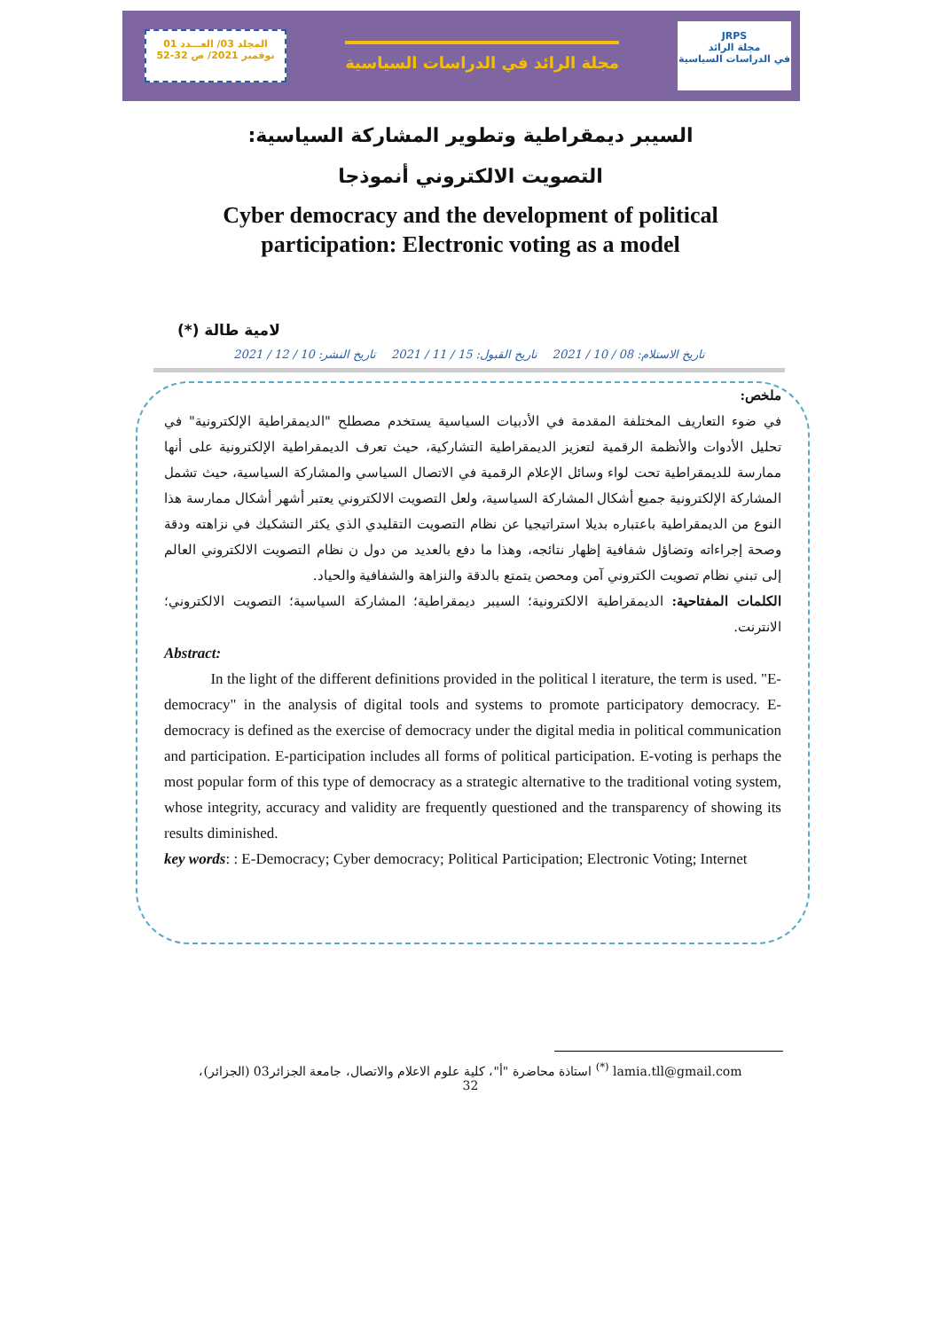المجلد 03/ العـــدد 01
نوفمبر 2021/ ص 32-52
مجلة الرائد في الدراسات السياسية
JRPS
مجلة الرائد
في الدراسات السياسية
السيبر ديمقراطية وتطوير المشاركة السياسية:
التصويت الالكتروني أنموذجا
Cyber democracy and the development of political
participation: Electronic voting as a model
(*) لامية طالة
تاريخ الاستلام: 08 / 10 / 2021 تاريخ القبول: 15 / 11 / 2021 تاريخ النشر: 10 / 12 / 2021
ملخص:
في ضوء التعاريف المختلفة المقدمة في الأدبيات السياسية يستخدم مصطلح "الديمقراطية الإلكترونية" في تحليل الأدوات والأنظمة الرقمية لتعزيز الديمقراطية التشاركية، حيث تعرف الديمقراطية الإلكترونية على أنها ممارسة للديمقراطية تحت لواء وسائل الإعلام الرقمية في الاتصال السياسي والمشاركة السياسية، حيث تشمل المشاركة الإلكترونية جميع أشكال المشاركة السياسية، ولعل التصويت الالكتروني يعتبر أشهر أشكال ممارسة هذا النوع من الديمقراطية باعتباره بديلا استراتيجيا عن نظام التصويت التقليدي الذي يكثر التشكيك في نزاهته ودقة وصحة إجراءاته وتضاؤل شفافية إظهار نتائجه، وهذا ما دفع بالعديد من دول ن نظام التصويت الالكتروني العالم إلى تبني نظام تصويت الكتروني آمن ومحصن يتمتع بالدقة والنزاهة والشفافية والحياد.
الكلمات المفتاحية: الديمقراطية الالكترونية؛ السيبر ديمقراطية؛ المشاركة السياسية؛ التصويت الالكتروني؛ الانترنت.
Abstract:
In the light of the different definitions provided in the political l iterature, the term is used. "E-democracy" in the analysis of digital tools and systems to promote participatory democracy. E-democracy is defined as the exercise of democracy under the digital media in political communication and participation. E-participation includes all forms of political participation. E-voting is perhaps the most popular form of this type of democracy as a strategic alternative to the traditional voting system, whose integrity, accuracy and validity are frequently questioned and the transparency of showing its results diminished.
key words: : E-Democracy; Cyber democracy; Political Participation; Electronic Voting; Internet
<sup>(*)</sup> استاذة محاضرة "أ"، كلية علوم الاعلام والاتصال، جامعة الجزائر03 (الجزائر)، lamia.tll@gmail.com
32